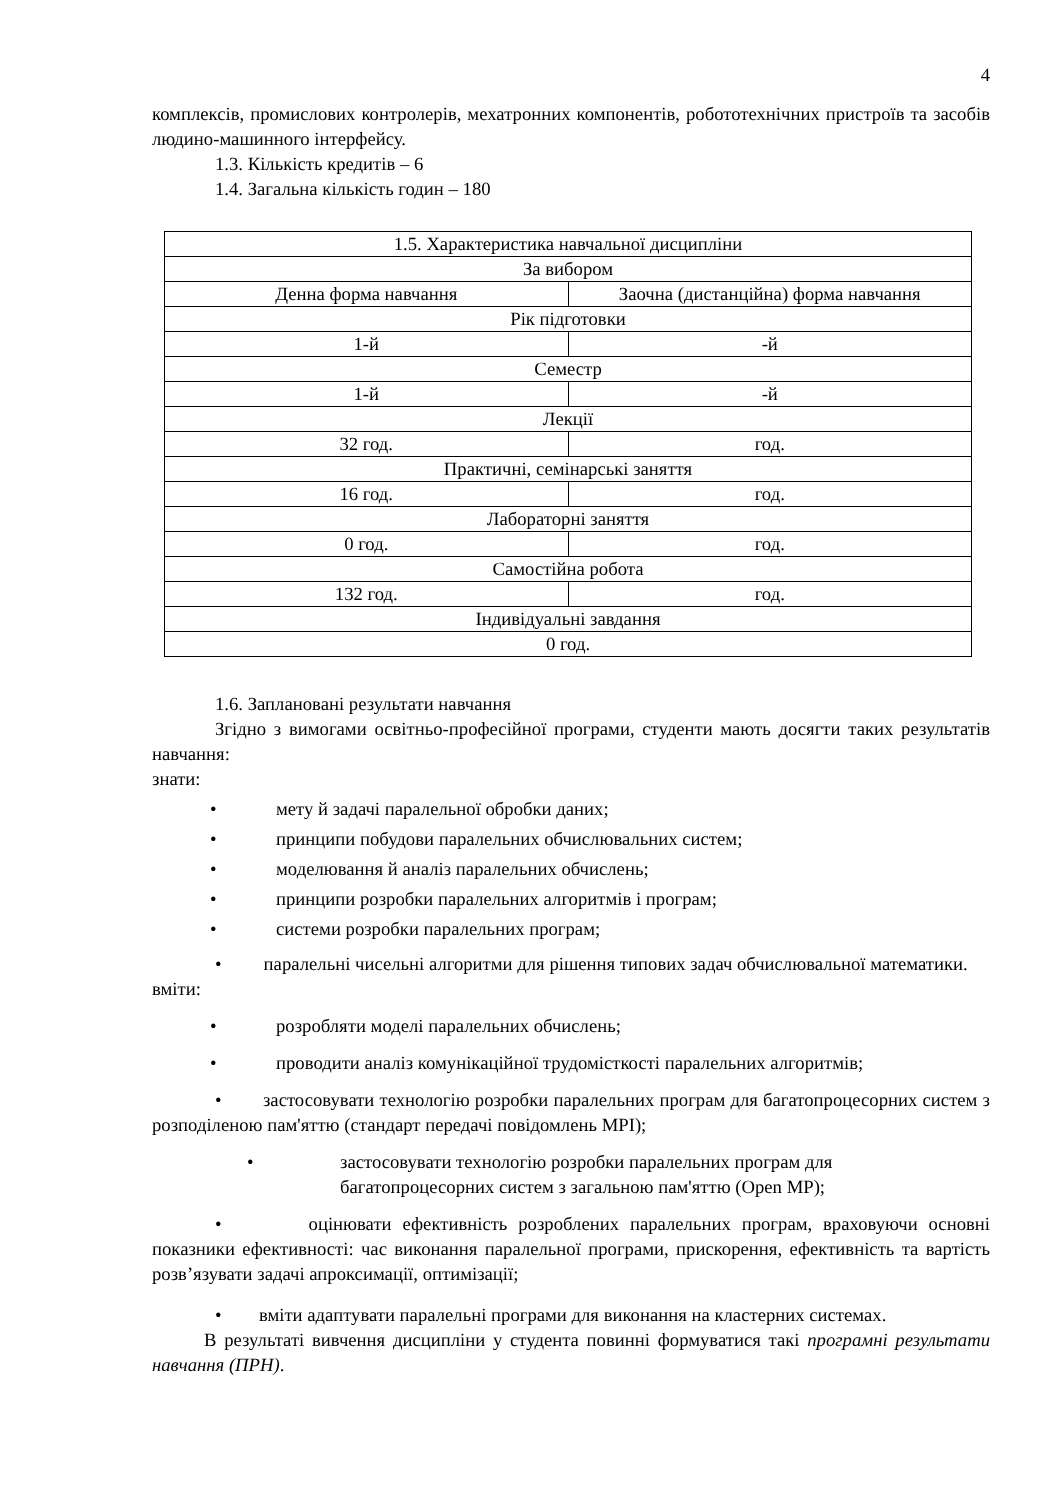4
комплексів, промислових контролерів, мехатронних компонентів, робототехнічних пристроїв та засобів людино-машинного інтерфейсу.
1.3. Кількість кредитів – 6
1.4. Загальна кількість годин – 180
| 1.5. Характеристика навчальної дисципліни | |
| За вибором | |
| Денна форма навчання | Заочна (дистанційна) форма навчання |
| Рік підготовки | |
| 1-й | -й |
| Семестр | |
| 1-й | -й |
| Лекції | |
| 32 год. | год. |
| Практичні, семінарські заняття | |
| 16 год. | год. |
| Лабораторні заняття | |
| 0 год. | год. |
| Самостійна робота | |
| 132 год. | год. |
| Індивідуальні завдання | |
| 0 год. | |
1.6. Заплановані результати навчання
Згідно з вимогами освітньо-професійної програми, студенти мають досягти таких результатів навчання:
знати:
• мету й задачі паралельної обробки даних;
• принципи побудови паралельних обчислювальних систем;
• моделювання й аналіз паралельних обчислень;
• принципи розробки паралельних алгоритмів і програм;
• системи розробки паралельних програм;
• паралельні чисельні алгоритми для рішення типових задач обчислювальної математики.
вміти:
• розробляти моделі паралельних обчислень;
• проводити аналіз комунікаційної трудомісткості паралельних алгоритмів;
• застосовувати технологію розробки паралельних програм для багатопроцесорних систем з розподіленою пам'яттю (стандарт передачі повідомлень MPI);
• застосовувати технологію розробки паралельних програм для
багатопроцесорних систем з загальною пам'яттю (Open MP);
• оцінювати ефективність розроблених паралельних програм, враховуючи основні показники ефективності: час виконання паралельної програми, прискорення, ефективність та вартість розв’язувати задачі апроксимації, оптимізації;
• вміти адаптувати паралельні програми для виконання на кластерних системах.
В результаті вивчення дисципліни у студента повинні формуватися такі програмні результати навчання (ПРН).